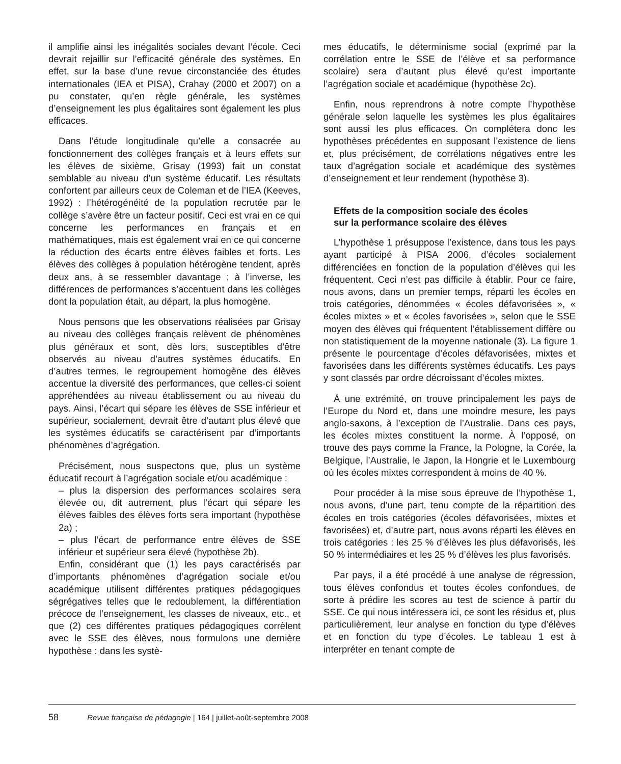il amplifie ainsi les inégalités sociales devant l’école. Ceci devrait rejaillir sur l’efficacité générale des systèmes. En effet, sur la base d’une revue circonstanciée des études internationales (IEA et PISA), Crahay (2000 et 2007) on a pu constater, qu’en règle générale, les systèmes d’enseignement les plus égalitaires sont également les plus efficaces.
Dans l’étude longitudinale qu’elle a consacrée au fonctionnement des collèges français et à leurs effets sur les élèves de sixième, Grisay (1993) fait un constat semblable au niveau d’un système éducatif. Les résultats confortent par ailleurs ceux de Coleman et de l’IEA (Keeves, 1992) : l’hétérogénéité de la population recrutée par le collège s’avère être un facteur positif. Ceci est vrai en ce qui concerne les performances en français et en mathématiques, mais est également vrai en ce qui concerne la réduction des écarts entre élèves faibles et forts. Les élèves des collèges à population hétérogène tendent, après deux ans, à se ressembler davantage ; à l’inverse, les différences de performances s’accentuent dans les collèges dont la population était, au départ, la plus homogène.
Nous pensons que les observations réalisées par Grisay au niveau des collèges français relèvent de phénomènes plus généraux et sont, dès lors, susceptibles d’être observés au niveau d’autres systèmes éducatifs. En d’autres termes, le regroupement homogène des élèves accentue la diversité des performances, que celles-ci soient appréhendées au niveau établissement ou au niveau du pays. Ainsi, l’écart qui sépare les élèves de SSE inférieur et supérieur, socialement, devrait être d’autant plus élevé que les systèmes éducatifs se caractérisent par d’importants phénomènes d’agrégation.
Précisément, nous suspectons que, plus un système éducatif recourt à l’agrégation sociale et/ou académique :
– plus la dispersion des performances scolaires sera élevée ou, dit autrement, plus l’écart qui sépare les élèves faibles des élèves forts sera important (hypothèse 2a) ;
– plus l’écart de performance entre élèves de SSE inférieur et supérieur sera élevé (hypothèse 2b).
Enfin, considérant que (1) les pays caractérisés par d’importants phénomènes d’agrégation sociale et/ou académique utilisent différentes pratiques pédagogiques ségrégatives telles que le redoublement, la différentiation précoce de l’enseignement, les classes de niveaux, etc., et que (2) ces différentes pratiques pédagogiques corrèlent avec le SSE des élèves, nous formulons une dernière hypothèse : dans les systè-
mes éducatifs, le déterminisme social (exprimé par la corrélation entre le SSE de l’élève et sa performance scolaire) sera d’autant plus élevé qu’est importante l’agrégation sociale et académique (hypothèse 2c).
Enfin, nous reprendrons à notre compte l’hypothèse générale selon laquelle les systèmes les plus égalitaires sont aussi les plus efficaces. On complétera donc les hypothèses précédentes en supposant l’existence de liens et, plus précisément, de corrélations négatives entre les taux d’agrégation sociale et académique des systèmes d’enseignement et leur rendement (hypothèse 3).
Effets de la composition sociale des écoles
sur la performance scolaire des élèves
L’hypothèse 1 présuppose l’existence, dans tous les pays ayant participé à PISA 2006, d’écoles socialement différenciées en fonction de la population d’élèves qui les fréquentent. Ceci n’est pas difficile à établir. Pour ce faire, nous avons, dans un premier temps, réparti les écoles en trois catégories, dénommées « écoles défavorisées », « écoles mixtes » et « écoles favorisées », selon que le SSE moyen des élèves qui fréquentent l’établissement diffère ou non statistiquement de la moyenne nationale (3). La figure 1 présente le pourcentage d’écoles défavorisées, mixtes et favorisées dans les différents systèmes éducatifs. Les pays y sont classés par ordre décroissant d’écoles mixtes.
À une extrémité, on trouve principalement les pays de l’Europe du Nord et, dans une moindre mesure, les pays anglo-saxons, à l’exception de l’Australie. Dans ces pays, les écoles mixtes constituent la norme. À l’opposé, on trouve des pays comme la France, la Pologne, la Corée, la Belgique, l’Australie, le Japon, la Hongrie et le Luxembourg où les écoles mixtes correspondent à moins de 40 %.
Pour procéder à la mise sous épreuve de l’hypothèse 1, nous avons, d’une part, tenu compte de la répartition des écoles en trois catégories (écoles défavorisées, mixtes et favorisées) et, d’autre part, nous avons réparti les élèves en trois catégories : les 25 % d’élèves les plus défavorisés, les 50 % intermédiaires et les 25 % d’élèves les plus favorisés.
Par pays, il a été procédé à une analyse de régression, tous élèves confondus et toutes écoles confondues, de sorte à prédire les scores au test de science à partir du SSE. Ce qui nous intéressera ici, ce sont les résidus et, plus particulièrement, leur analyse en fonction du type d’élèves et en fonction du type d’écoles. Le tableau 1 est à interpréter en tenant compte de
58 Revue française de pédagogie | 164 | juillet-août-septembre 2008